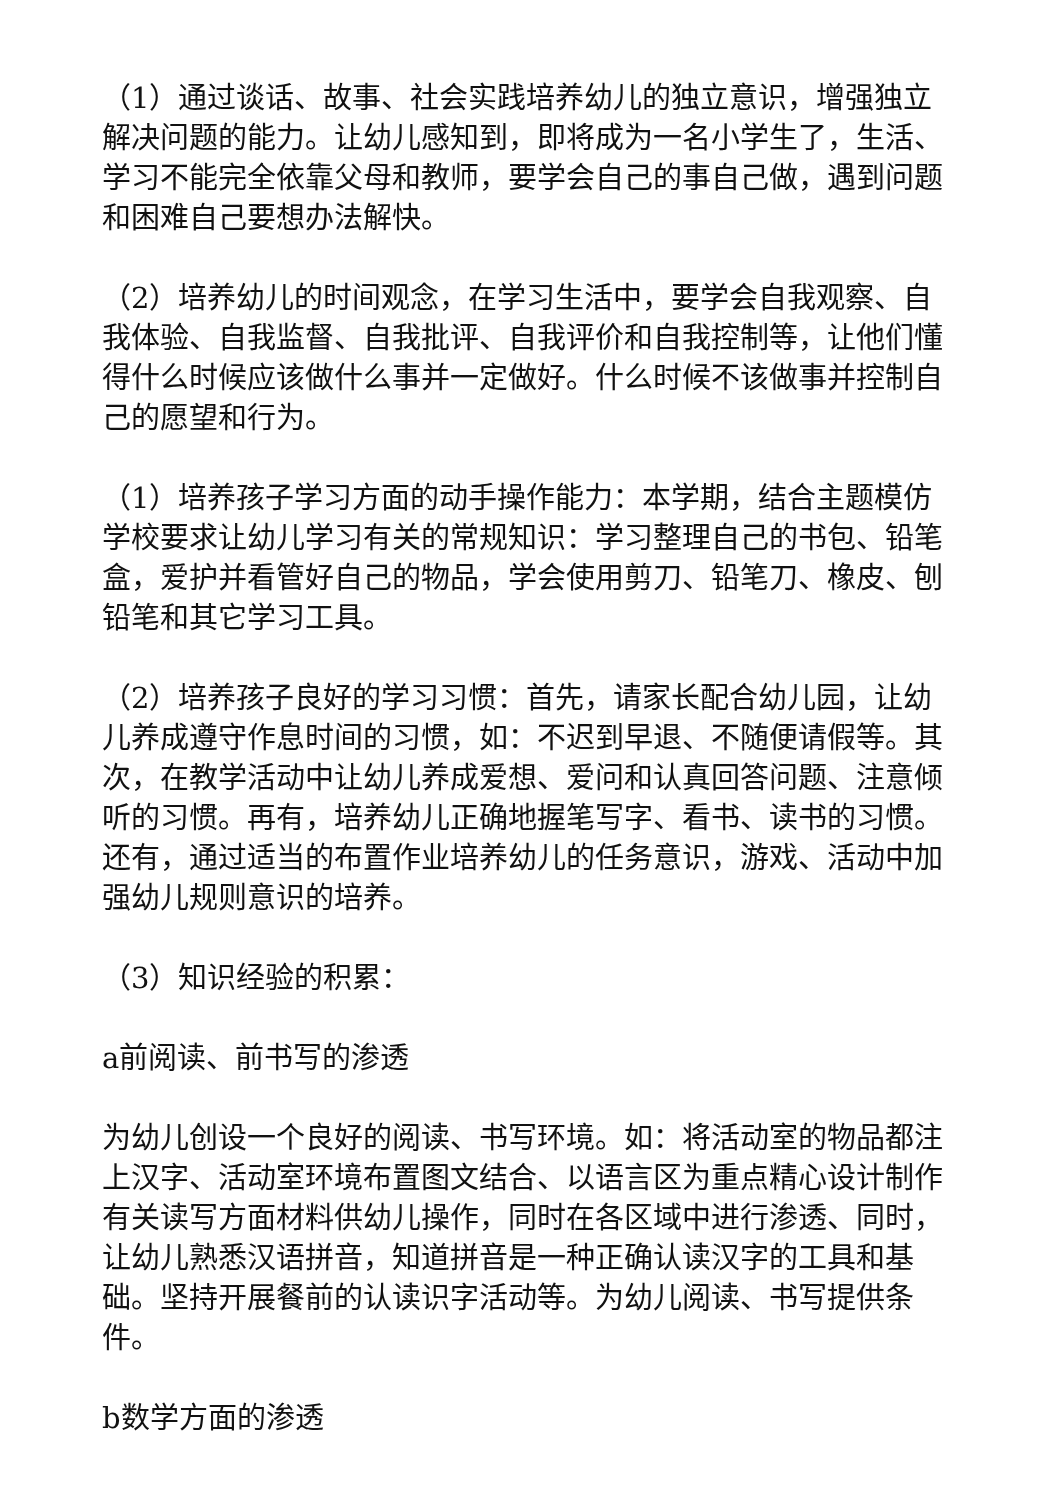（1）通过谈话、故事、社会实践培养幼儿的独立意识，增强独立解决问题的能力。让幼儿感知到，即将成为一名小学生了，生活、学习不能完全依靠父母和教师，要学会自己的事自己做，遇到问题和困难自己要想办法解快。
（2）培养幼儿的时间观念，在学习生活中，要学会自我观察、自我体验、自我监督、自我批评、自我评价和自我控制等，让他们懂得什么时候应该做什么事并一定做好。什么时候不该做事并控制自己的愿望和行为。
（1）培养孩子学习方面的动手操作能力：本学期，结合主题模仿学校要求让幼儿学习有关的常规知识：学习整理自己的书包、铅笔盒，爱护并看管好自己的物品，学会使用剪刀、铅笔刀、橡皮、刨铅笔和其它学习工具。
（2）培养孩子良好的学习习惯：首先，请家长配合幼儿园，让幼儿养成遵守作息时间的习惯，如：不迟到早退、不随便请假等。其次，在教学活动中让幼儿养成爱想、爱问和认真回答问题、注意倾听的习惯。再有，培养幼儿正确地握笔写字、看书、读书的习惯。还有，通过适当的布置作业培养幼儿的任务意识，游戏、活动中加强幼儿规则意识的培养。
（3）知识经验的积累：
a前阅读、前书写的渗透
为幼儿创设一个良好的阅读、书写环境。如：将活动室的物品都注上汉字、活动室环境布置图文结合、以语言区为重点精心设计制作有关读写方面材料供幼儿操作，同时在各区域中进行渗透、同时，让幼儿熟悉汉语拼音，知道拼音是一种正确认读汉字的工具和基础。坚持开展餐前的认读识字活动等。为幼儿阅读、书写提供条件。
b数学方面的渗透